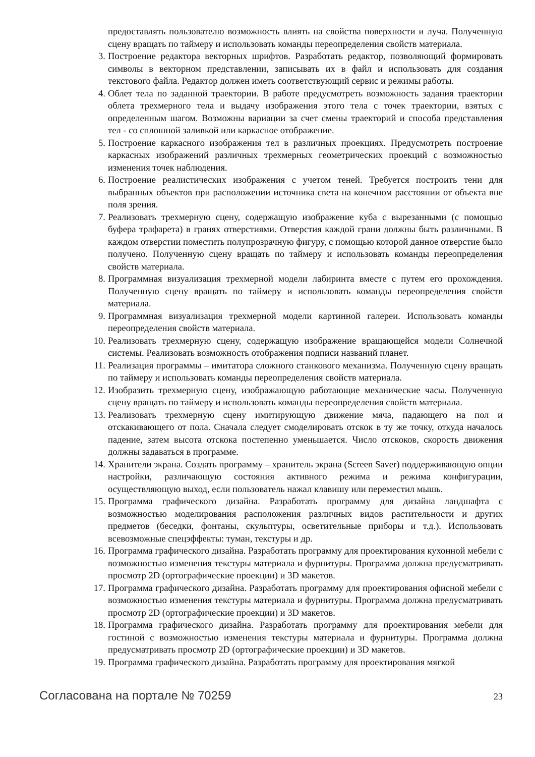предоставлять пользователю возможность влиять на свойства поверхности и луча. Полученную сцену вращать по таймеру и использовать команды переопределения свойств материала.
3. Построение редактора векторных шрифтов. Разработать редактор, позволяющий формировать символы в векторном представлении, записывать их в файл и использовать для создания текстового файла. Редактор должен иметь соответствующий сервис и режимы работы.
4. Облет тела по заданной траектории. В работе предусмотреть возможность задания траектории облета трехмерного тела и выдачу изображения этого тела с точек траектории, взятых с определенным шагом. Возможны вариации за счет смены траекторий и способа представления тел - со сплошной заливкой или каркасное отображение.
5. Построение каркасного изображения тел в различных проекциях. Предусмотреть построение каркасных изображений различных трехмерных геометрических проекций с возможностью изменения точек наблюдения.
6. Построение реалистических изображения с учетом теней. Требуется построить тени для выбранных объектов при расположении источника света на конечном расстоянии от объекта вне поля зрения.
7. Реализовать трехмерную сцену, содержащую изображение куба с вырезанными (с помощью буфера трафарета) в гранях отверстиями. Отверстия каждой грани должны быть различными. В каждом отверстии поместить полупрозрачную фигуру, с помощью которой данное отверстие было получено. Полученную сцену вращать по таймеру и использовать команды переопределения свойств материала.
8. Программная визуализация трехмерной модели лабиринта вместе с путем его прохождения. Полученную сцену вращать по таймеру и использовать команды переопределения свойств материала.
9. Программная визуализация трехмерной модели картинной галереи. Использовать команды переопределения свойств материала.
10. Реализовать трехмерную сцену, содержащую изображение вращающейся модели Солнечной системы. Реализовать возможность отображения подписи названий планет.
11. Реализация программы – имитатора сложного станкового механизма. Полученную сцену вращать по таймеру и использовать команды переопределения свойств материала.
12. Изобразить трехмерную сцену, изображающую работающие механические часы. Полученную сцену вращать по таймеру и использовать команды переопределения свойств материала.
13. Реализовать трехмерную сцену имитирующую движение мяча, падающего на пол и отскакивающего от пола. Сначала следует смоделировать отскок в ту же точку, откуда началось падение, затем высота отскока постепенно уменьшается. Число отскоков, скорость движения должны задаваться в программе.
14. Хранители экрана. Создать программу – хранитель экрана (Screen Saver) поддерживающую опции настройки, различающую состояния активного режима и режима конфигурации, осуществляющую выход, если пользователь нажал клавишу или переместил мышь.
15. Программа графического дизайна. Разработать программу для дизайна ландшафта с возможностью моделирования расположения различных видов растительности и других предметов (беседки, фонтаны, скульптуры, осветительные приборы и т.д.). Использовать всевозможные спецэффекты: туман, текстуры и др.
16. Программа графического дизайна. Разработать программу для проектирования кухонной мебели с возможностью изменения текстуры материала и фурнитуры. Программа должна предусматривать просмотр 2D (ортографические проекции) и 3D макетов.
17. Программа графического дизайна. Разработать программу для проектирования офисной мебели с возможностью изменения текстуры материала и фурнитуры. Программа должна предусматривать просмотр 2D (ортографические проекции) и 3D макетов.
18. Программа графического дизайна. Разработать программу для проектирования мебели для гостиной с возможностью изменения текстуры материала и фурнитуры. Программа должна предусматривать просмотр 2D (ортографические проекции) и 3D макетов.
19. Программа графического дизайна. Разработать программу для проектирования мягкой
Согласована на портале № 70259 23